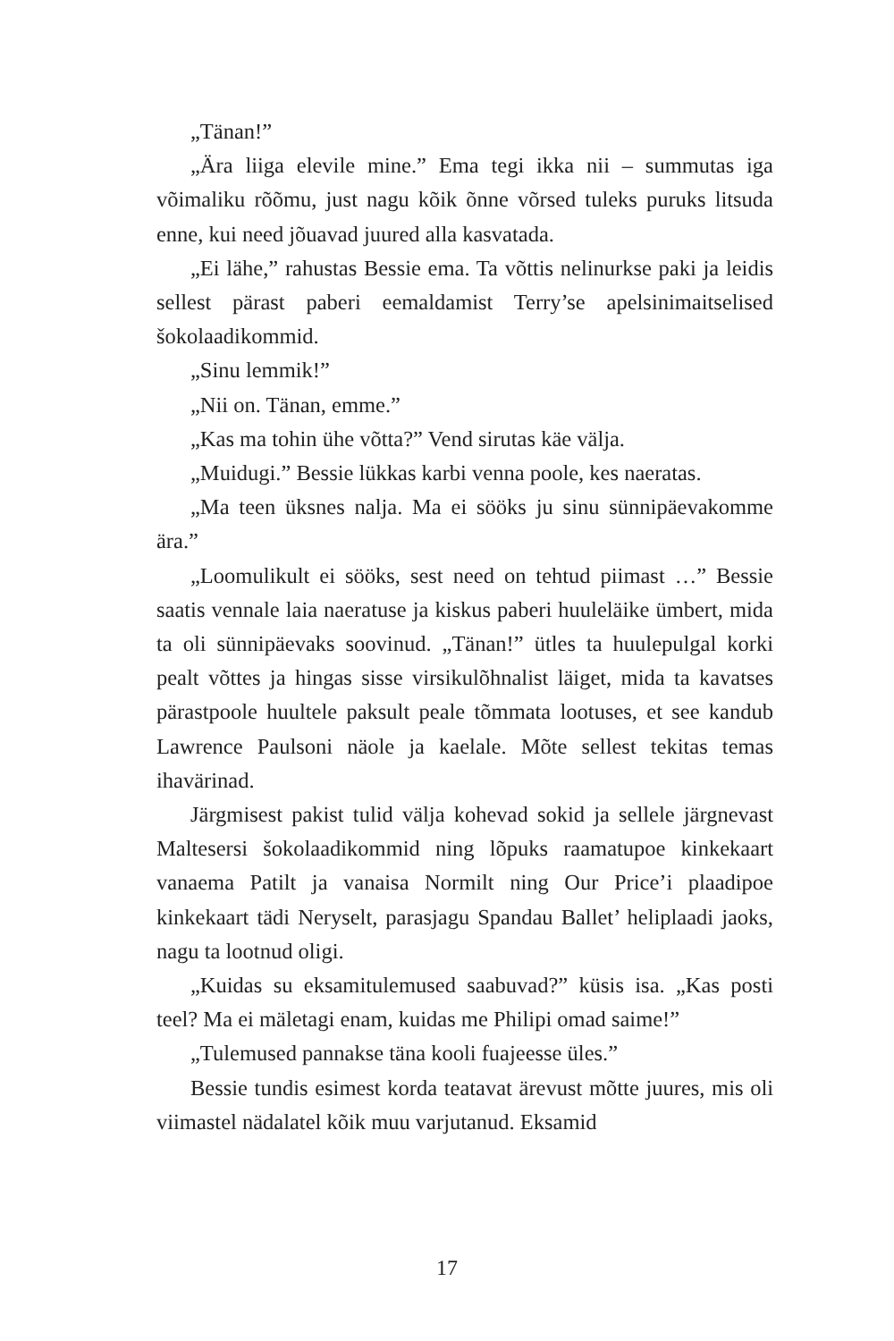„Tänan!”
„Ära liiga elevile mine.” Ema tegi ikka nii – summutas iga võimaliku rõõmu, just nagu kõik õnne võrsed tuleks puruks litsuda enne, kui need jõuavad juured alla kasvatada.
„Ei lähe,” rahustas Bessie ema. Ta võttis nelinurkse paki ja leidis sellest pärast paberi eemaldamist Terry’se apelsinimaitselised šokolaadikommid.
„Sinu lemmik!”
„Nii on. Tänan, emme.”
„Kas ma tohin ühe võtta?” Vend sirutas käe välja.
„Muidugi.” Bessie lükkas karbi venna poole, kes naeratas.
„Ma teen üksnes nalja. Ma ei sööks ju sinu sünnipäevakomme ära.”
„Loomulikult ei sööks, sest need on tehtud piimast …” Bessie saatis vennale laia naeratuse ja kiskus paberi huuleläike ümbert, mida ta oli sünnipäevaks soovinud. „Tänan!” ütles ta huulepulgal korki pealt võttes ja hingas sisse virsikulõhnalist läiget, mida ta kavatses pärastpoole huultele paksult peale tõmmata lootuses, et see kandub Lawrence Paulsoni näole ja kaelale. Mõte sellest tekitas temas ihavärinad.
Järgmisest pakist tulid välja kohevad sokid ja sellele järgnevast Maltesersi šokolaadikommid ning lõpuks raamatupoe kinkekaart vanaema Patilt ja vanaisa Normilt ning Our Price’i plaadipoe kinkekaart tädi Neryselt, parasjagu Spandau Ballet’ heliplaadi jaoks, nagu ta lootnud oligi.
„Kuidas su eksamitulemused saabuvad?” küsis isa. „Kas posti teel? Ma ei mäletagi enam, kuidas me Philipi omad saime!”
„Tulemused pannakse täna kooli fuajeesse üles.”
Bessie tundis esimest korda teatavat ärevust mõtte juures, mis oli viimastel nädalatel kõik muu varjutanud. Eksamid
17